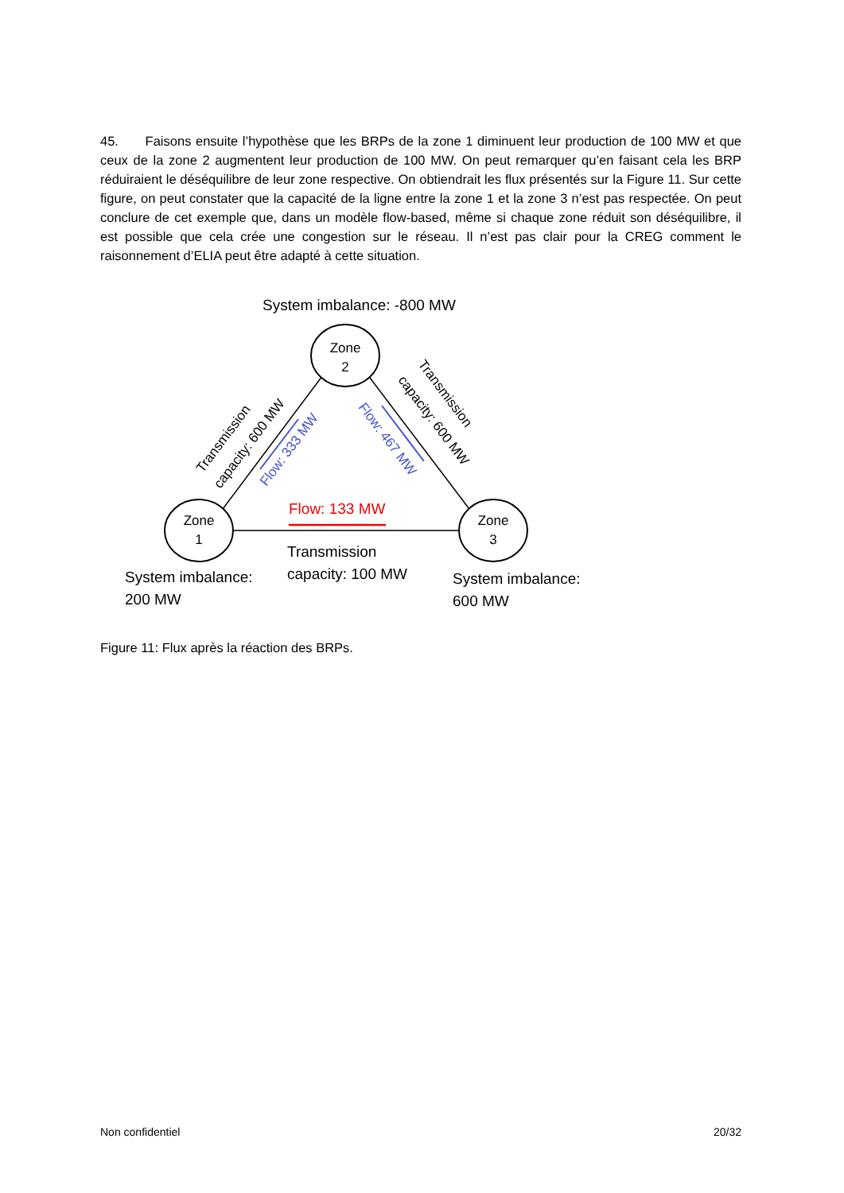45. Faisons ensuite l’hypothèse que les BRPs de la zone 1 diminuent leur production de 100 MW et que ceux de la zone 2 augmentent leur production de 100 MW. On peut remarquer qu’en faisant cela les BRP réduiraient le déséquilibre de leur zone respective. On obtiendrait les flux présentés sur la Figure 11. Sur cette figure, on peut constater que la capacité de la ligne entre la zone 1 et la zone 3 n’est pas respectée. On peut conclure de cet exemple que, dans un modèle flow-based, même si chaque zone réduit son déséquilibre, il est possible que cela crée une congestion sur le réseau. Il n’est pas clair pour la CREG comment le raisonnement d’ELIA peut être adapté à cette situation.
System imbalance: -800 MW
Zone
2
Zone
1
Zone
3
Flow: 133 MW
Flow: 333 MW
Flow: 467 MW
Transmission
capacity: 600 MW
Transmission
capacity: 600 MW
Transmission
capacity: 100 MW
System imbalance:
200 MW
System imbalance:
600 MW
Figure 11: Flux après la réaction des BRPs.
Non confidentiel 20/32